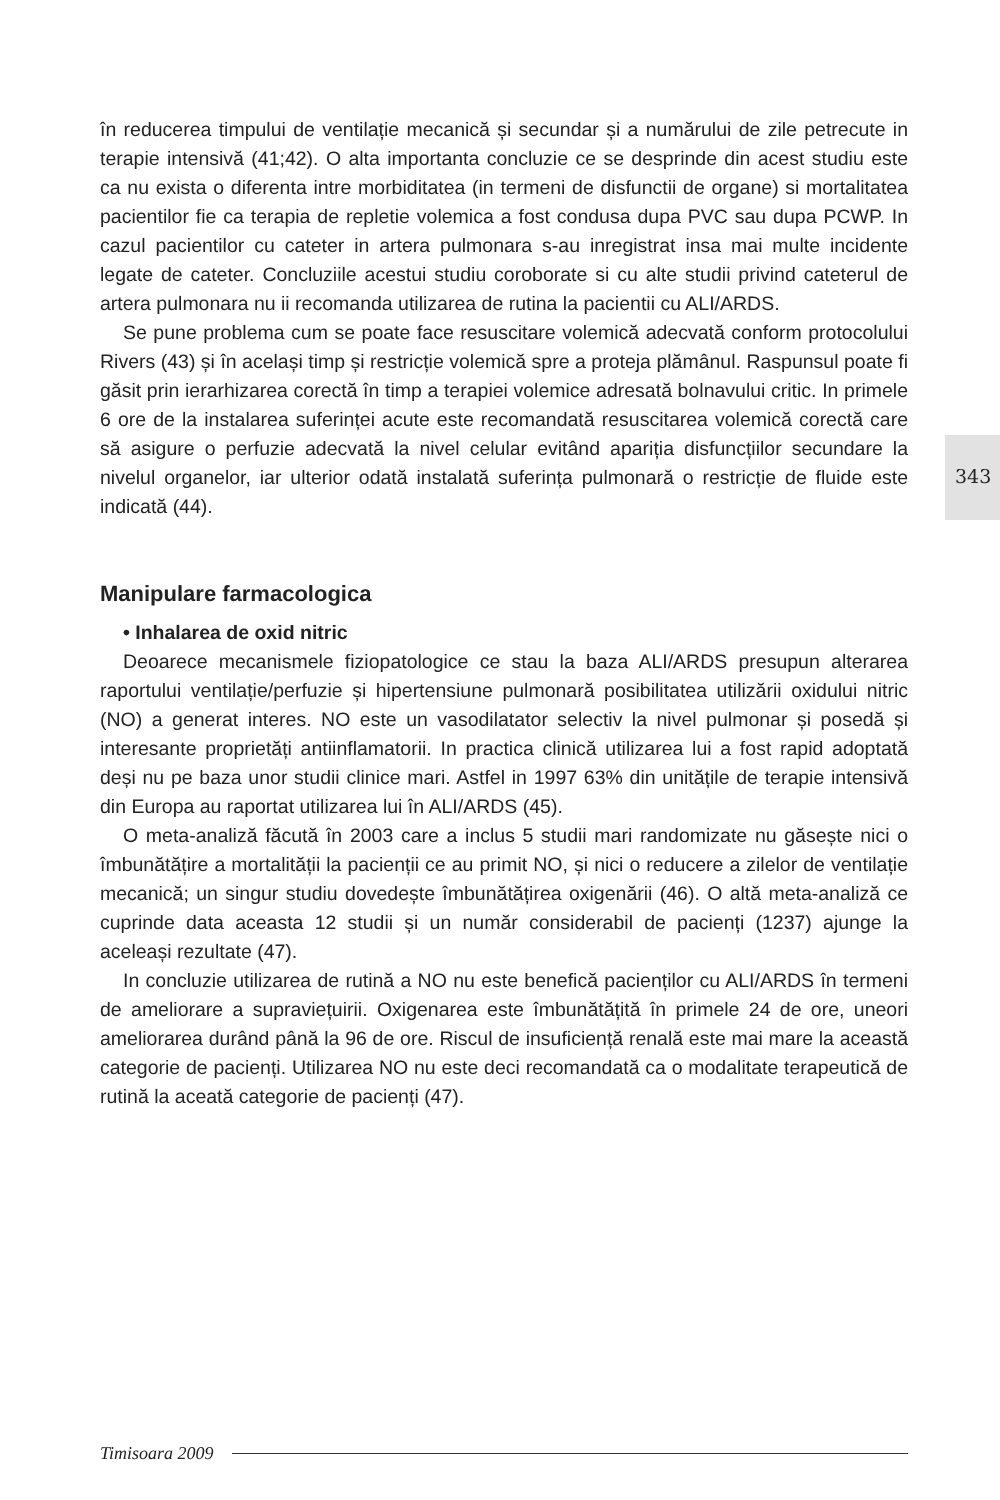343
în reducerea timpului de ventilație mecanică și secundar și a numărului de zile petrecute in terapie intensivă (41;42). O alta importanta concluzie ce se desprinde din acest studiu este ca nu exista o diferenta intre morbiditatea (in termeni de disfunctii de organe) si mortalitatea pacientilor fie ca terapia de repletie volemica a fost condusa dupa PVC sau dupa PCWP. In cazul pacientilor cu cateter in artera pulmonara s-au inregistrat insa mai multe incidente legate de cateter. Concluziile acestui studiu coroborate si cu alte studii privind cateterul de artera pulmonara nu ii recomanda utilizarea de rutina la pacientii cu ALI/ARDS.
Se pune problema cum se poate face resuscitare volemică adecvată conform protocolului Rivers (43) și în același timp și restricție volemică spre a proteja plămânul. Raspunsul poate fi găsit prin ierarhizarea corectă în timp a terapiei volemice adresată bolnavului critic. In primele 6 ore de la instalarea suferinței acute este recomandată resuscitarea volemică corectă care să asigure o perfuzie adecvată la nivel celular evitând apariția disfuncțiilor secundare la nivelul organelor, iar ulterior odată instalată suferința pulmonară o restricție de fluide este indicată (44).
Manipulare farmacologica
• Inhalarea de oxid nitric
Deoarece mecanismele fiziopatologice ce stau la baza ALI/ARDS presupun alterarea raportului ventilație/perfuzie și hipertensiune pulmonară posibilitatea utilizării oxidului nitric (NO) a generat interes. NO este un vasodilatator selectiv la nivel pulmonar și posedă și interesante proprietăți antiinflamatorii. In practica clinică utilizarea lui a fost rapid adoptată deși nu pe baza unor studii clinice mari. Astfel in 1997 63% din unitățile de terapie intensivă din Europa au raportat utilizarea lui în ALI/ARDS (45).
O meta-analiză făcută în 2003 care a inclus 5 studii mari randomizate nu găsește nici o îmbunătățire a mortalității la pacienții ce au primit NO, și nici o reducere a zilelor de ventilație mecanică; un singur studiu dovedește îmbunătățirea oxigenării (46). O altă meta-analiză ce cuprinde data aceasta 12 studii și un număr considerabil de pacienți (1237) ajunge la aceleași rezultate (47).
In concluzie utilizarea de rutină a NO nu este benefică pacienților cu ALI/ARDS în termeni de ameliorare a supraviețuirii. Oxigenarea este îmbunătățită în primele 24 de ore, uneori ameliorarea durând până la 96 de ore. Riscul de insuficiență renală este mai mare la această categorie de pacienți. Utilizarea NO nu este deci recomandată ca o modalitate terapeutică de rutină la aceată categorie de pacienți (47).
Timisoara 2009